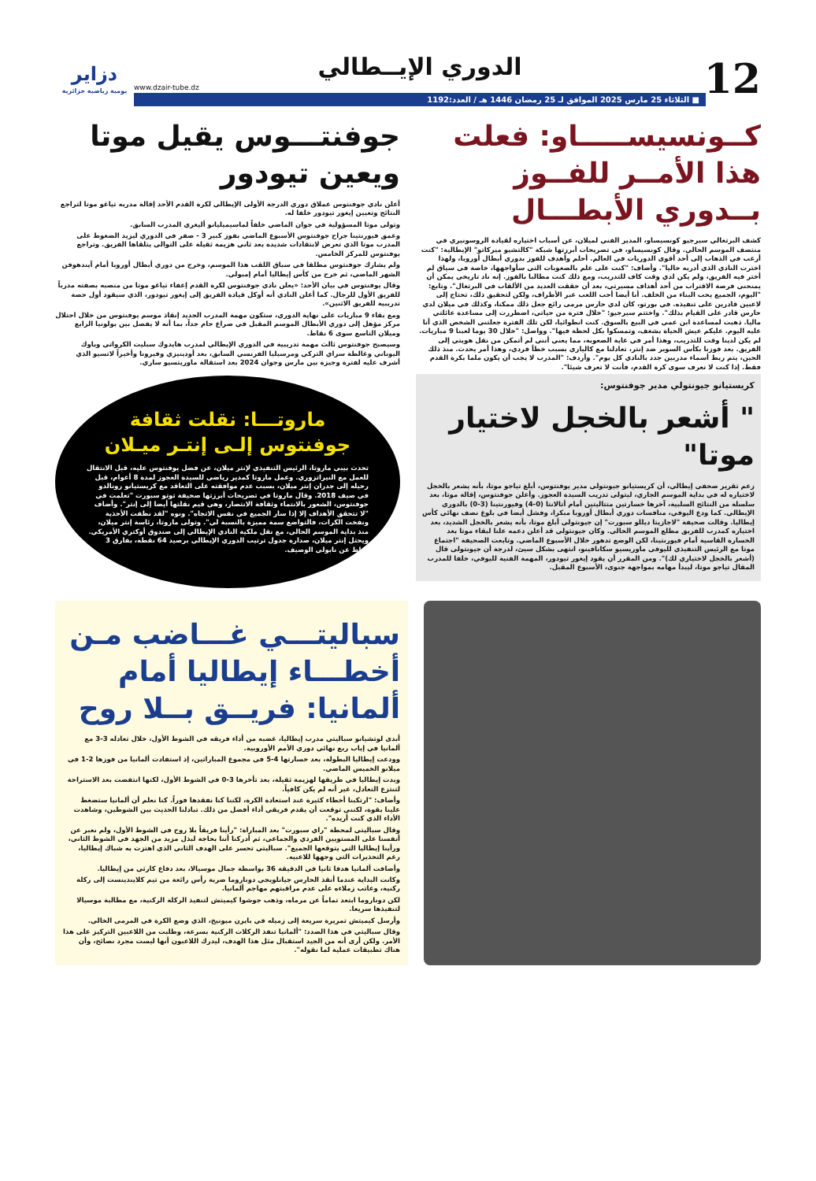12
الدوري الإيــطالي
www.dzair-tube.dz
■ الثلاثاء 25 مارس 2025 الموافق لـ 25 رمضان 1446 هـ / العدد:1192
دزاير
يومية رياضية جزائرية
كــونسيســـــاو: فعلت هذا الأمــر للفــوز بــدوري الأبطـــال
كشف البرتغالي سيرجيو كونسيساو، المدير الفني لميلان، عن أسباب اختياره لقيادة الروسونيري في منتصف الموسم الحالي. وقال كونسيساو، في تصريحات أبرزتها شبكة "كالتشيو ميركاتو" الإيطالية: "كنت أرغب في الذهاب إلى أحد أقوى الدوريات في العالم. أحلم وأهدف للفوز بدوري أبطال أوروبا، ولهذا اخترت النادي الذي أدربه حاليا". وأضاف: "كنت على علم بالصعوبات التي سأواجهها، خاصة في سياق لم أختر فيه الفريق، ولم يكن لدي وقت كاف للتدريب، ومع ذلك كنت مطالبا بالفوز. إنه ناد تاريخي يمكن أن يمنحني فرصة الاقتراب من أحد أهداف مسيرتي، بعد أن حققت العديد من الألقاب في البرتغال". وتابع: "اليوم، الجميع يحب البناء من الخلف. أنا أيضا أحب اللعب عبر الأطراف، ولكن لتحقيق ذلك، تحتاج إلى لاعبين قادرين على تنفيذه. في بورتو، كان لدي حارس مرمى رائع جعل ذلك ممكنا، وكذلك في ميلان لدي حارس قادر على القيام بذلك". واختتم سيرجيو: "خلال فترة من حياتي، اضطررت إلى مساعدة عائلتي ماليا. ذهبت لمساعدة ابن عمي في البيع بالسوق. كنت انطوائيا، لكن تلك الفترة جعلتني الشخص الذي أنا عليه اليوم. عليكم عيش الحياة بشغف، وتمسكوا بكل لحظة فيها". وواصل: "خلال 30 يوما لعبنا 9 مباريات. لم يكن لدينا وقت للتدريب، وهذا أمر في غاية الصعوبة، مما يعني أنني لم أتمكن من نقل هويتي إلى الفريق. بعد فوزنا بكأس السوبر ضد إنتر، تعادلنا مع كالياري بسبب خطأ فردي، وهذا أمر يحدث. منذ ذلك الحين، يتم ربط أسماء مدربين جدد بالنادي كل يوم". وأردف: "المدرب لا يجب أن يكون ملما بكرة القدم فقط. إذا كنت لا تعرف سوى كرة القدم، فأنت لا تعرف شيئا".
كريستيانو جيونتولي مدير جوفنتوس:
" أشعر بالخجل لاختيار موتا"
زعم تقرير صحفي إيطالي، أن كريستيانو جيونتولي مدير يوفنتوس، أبلغ تياجو موتا، بأنه يشعر بالخجل لاختياره له في بداية الموسم الجاري، ليتولى تدريب السيدة العجوز. وأعلن جوفنتوس، إقالة موتا، بعد سلسلة من النتائج السلبية، آخرها خسارتين متتاليتين أمام أتالانتا (0-4) وفيورنتينا (3-0) بالدوري الإيطالي. كما ودع اليوفي، منافسات دوري أبطال أوروبا مبكرا، وفشل أيضا في بلوغ نصف نهائي كأس إيطاليا. وقالت صحيفة "لاجازيتا ديللو سبورت" إن جيونتولي أبلغ موتا، بأنه يشعر بالخجل الشديد، بعد اختياره كمدرب للفريق مطلع الموسم الحالي. وكان جيونتولي قد أعلن دعمه علنا لبقاء موتا بعد الخسارة القاسية أمام فيورنتينا، لكن الوضع تدهور خلال الأسبوع الماضي. وتابعت الصحيفة "اجتماع موتا مع الرئيس التنفيذي لليوفي ماوريسيو سكانافينو، انتهى بشكل سيئ، لدرجة أن جيونتولي قال (أشعر بالخجل لاختياري لك)". ومن المقرر أن يقود إيغور تيودور، المهمة الفنية لليوفي، خلفا للمدرب المقال تياجو موتا، ليبدأ مهامه بمواجهة جنوى، الأسبوع المقبل.
جوفنتـــوس يقيل موتا ويعين تيودور
أعلن نادي جوفنتوس عملاق دوري الدرجة الأولى الإيطالي لكرة القدم الأحد إقالة مدربه تياغو موتا لتراجع النتائج وتعيين إيغور تيودور خلفا له.
وتولى موتا المسؤولية في جوان الماضي خلفاً لماسيميليانو أليغري المدرب السابق.
وعمق فيورنتينا جراح جوفنتوس الأسبوع الماضي بفوز كبير 3 - صفر في الدوري ليزيد الضغوط على المدرب موتا الذي تعرض لانتقادات شديدة بعد ثاني هزيمة ثقيلة على التوالي يتلقاها الفريق. وتراجع يوفنتوس للمركز الخامس.
ولم يشارك جوفنتوس مطلقا في سباق اللقب هذا الموسم، وخرج من دوري أبطال أوروبا أمام آيندهوفن الشهر الماضي، ثم خرج من كأس إيطاليا أمام إمبولي.
وقال يوفنتوس في بيان الأحد: «يعلن نادي جوفنتوس لكرة القدم إعفاء تياغو موتا من منصبه بصفته مدرباً للفريق الأول للرجال. كما أعلن النادي أنه أوكل قيادة الفريق إلى إيغور تيودور، الذي سيقود أول حصة تدريبية للفريق الاثنين».
ومع بقاء 9 مباريات على نهاية الدوري، ستكون مهمة المدرب الجديد إنقاذ موسم يوفنتوس من خلال احتلال مركز مؤهل إلى دوري الأبطال الموسم المقبل في صراع حام جداً، بما أنه لا يفصل بين بولونيا الرابع وميلان التاسع سوى 6 نقاط.
وسيصبح جوفنتوس ثالث مهمة تدريبية في الدوري الإيطالي لمدرب هايدوك سبليت الكرواتي وباوك اليوناني وغالطة سراي التركي ومرسيليا الفرنسي السابق، بعد أودينيزي وفيرونا وأخيراً لاتسيو الذي أشرف عليه لفترة وجيزة بين مارس وجوان 2024 بعد استقالة ماوريتسيو ساري.
ماروتـــا: نقلت ثقافة جوفنتوس إلـى إنتـر ميـلان
تحدث بيبي ماروتا، الرئيس التنفيذي لإنتر ميلان، عن فضل يوفنتوس عليه، قبل الانتقال للعمل مع النيراتزوري. وعمل ماروتا كمدير رياضي للسيدة العجوز لمدة 8 أعوام، قبل رحيله إلى جدران إنتر ميلان، بسبب عدم موافقته على التعاقد مع كريستيانو رونالدو في صيف 2018. وقال ماروتا في تصريحات أبرزتها صحيفة توتو سبورت "تعلمت في جوفنتوس، الشعور بالانتماء وثقافة الانتصار، وهي قيم نقلتها أيضا إلى إنتر". وأضاف "لا تتحقق الأهداف إلا إذا سار الجميع في نفس الاتجاه". ونوه "لقد نظفت الأحذية ونفخت الكرات، فالتواضع سمة مميزة بالنسبة لي". وتولى ماروتا، رئاسة إنتر ميلان، منذ بداية الموسم الحالي، مع نقل ملكية النادي الإيطالي إلى صندوق أوكتري الأمريكي. ويحتل إنتر ميلان، صدارة جدول ترتيب الدوري الإيطالي برصيد 64 نقطة، بفارق 3 نقاط عن نابولي الوصيف.
سباليتـــي غـــاضب مـن أخطـــاء إيطاليا أمام ألمانيا: فريــق بــلا روح
أبدى لوتشيانو سباليتي مدرب إيطاليا، غضبه من أداء فريقه في الشوط الأول، خلال تعادله 3-3 مع ألمانيا في إياب ربع نهائي دوري الأمم الأوروبية.
وودعت إيطاليا البطولة، بعد خسارتها 4-5 في مجموع المباراتين، إذ استفادت ألمانيا من فوزها 2-1 في ميلانو الخميس الماضي.
وبدت إيطاليا في طريقها لهزيمة ثقيلة، بعد تأخرها 3-0 في الشوط الأول، لكنها انتفضت بعد الاستراحة لتنتزع التعادل، غير أنه لم يكن كافياً.
وأضاف: "ارتكبنا أخطاء كثيرة عند استعادة الكرة، لكننا كنا نفقدها فوراً. كنا نعلم أن ألمانيا ستضغط علينا بقوة، لكنني توقعت أن يقدم فريقي أداء أفضل من ذلك. تبادلنا الحديث بين الشوطين، وشاهدت الأداء الذي كنت أريده".
وقال سباليتي لمحطة "راي سبورت" بعد المباراة: "رأينا فريقاً بلا روح في الشوط الأول، ولم نعبر عن أنفسنا على المستويين الفردي والجماعي، ثم أدركنا أننا بحاجة لبذل مزيد من الجهد في الشوط الثاني، ورأينا إيطاليا التي يتوقعها الجميع". سباليتي تحسر على الهدف الثاني الذي اهتزت به شباك إيطاليا، رغم التحذيرات التي وجهها للاعبيه.
وأضافت ألمانيا هدفا ثانيا في الدقيقة 36 بواسطة جمال موسيالا، بعد دفاع كارثي من إيطاليا.
وكانت البداية عندما أنقذ الحارس جيانلويجي دوناروما ضربة رأس رائعة من تيم كلايندينست إلى ركلة ركنية، وعاتب زملاءه على عدم مراقبتهم مهاجم ألمانيا.
لكن دوناروما ابتعد تماماً عن مرماه، وذهب جوشوا كيميتش لتنفيذ الركلة الركنية، مع مطالبة موسيالا لتنفيذها سريعا.
وأرسل كيميتش تمريرة سريعة إلى زميله في بايرن ميونيخ، الذي وضع الكرة في المرمى الخالي.
وقال سباليتي في هذا الصدد: "ألمانيا تنفذ الركلات الركنية بسرعة، وطلبت من اللاعبين التركيز على هذا الأمر. ولكن أرى أنه من الجيد استقبال مثل هذا الهدف، ليدرك اللاعبون أنها ليست مجرد نصائح، وأن هناك تطبيقات عملية لما نقوله".